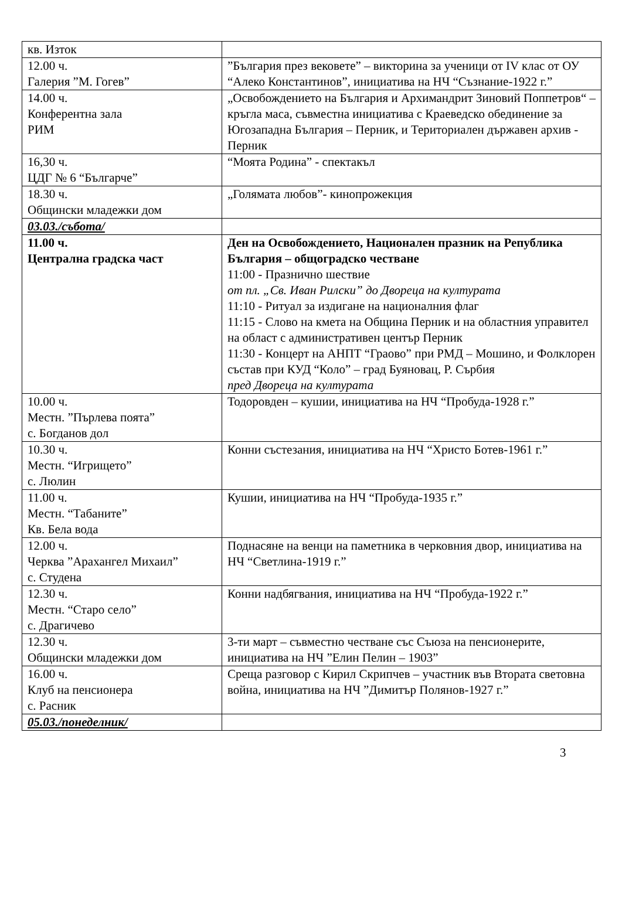| кв. Изток | |
| 12.00 ч. Галерия ”М. Гогев” | ”България през вековете” – викторина за ученици от IV клас от ОУ “Алеко Константинов”, инициатива на НЧ “Съзнание-1922 г.” |
| 14.00 ч. Конферентна зала РИМ | „Освобождението на България и Архимандрит Зиновий Поппетров“ – кръгла маса, съвместна инициатива с Краеведско обединение за Югозападна България – Перник, и Териториален държавен архив - Перник |
| 16,30 ч. ЦДГ № 6 “Българче” | “Моята Родина” - спектакъл |
| 18.30 ч. Общински младежки дом | „Голямата любов”- кинопрожекция |
| 03.03./събота/ | |
| 11.00 ч. Централна градска част | Ден на Освобождението, Национален празник на Република България – общоградско честване 11:00 - Празнично шествие от пл. „Св. Иван Рилски” до Двореца на културата 11:10 - Ритуал за издигане на националния флаг 11:15 - Слово на кмета на Община Перник и на областния управител на област с административен център Перник 11:30 - Концерт на АНПТ “Граово” при РМД – Мошино, и Фолклорен състав при КУД “Коло” – град Буяновац, Р. Сърбия пред Двореца на културата |
| 10.00 ч. Местн. ”Пърлева поята” с. Богданов дол | Тодоровден – кушии, инициатива на НЧ “Пробуда-1928 г.” |
| 10.30 ч. Местн. “Игрището” с. Люлин | Конни състезания, инициатива на НЧ “Христо Ботев-1961 г.” |
| 11.00 ч. Местн. “Табаните” Кв. Бела вода | Кушии, инициатива на НЧ “Пробуда-1935 г.” |
| 12.00 ч. Черква ”Арахангел Михаил” с. Студена | Поднасяне на венци на паметника в черковния двор, инициатива на НЧ “Светлина-1919 г.” |
| 12.30 ч. Местн. “Старо село” с. Драгичево | Конни надбягвания, инициатива на НЧ “Пробуда-1922 г.” |
| 12.30 ч. Общински младежки дом | 3-ти март – съвместно честване със Съюза на пенсионерите, инициатива на НЧ ”Елин Пелин – 1903” |
| 16.00 ч. Клуб на пенсионера с. Расник | Среща разговор с Кирил Скрипчев – участник във Втората световна война, инициатива на НЧ ”Димитър Полянов-1927 г.” |
| 05.03./понеделник/ | |
3